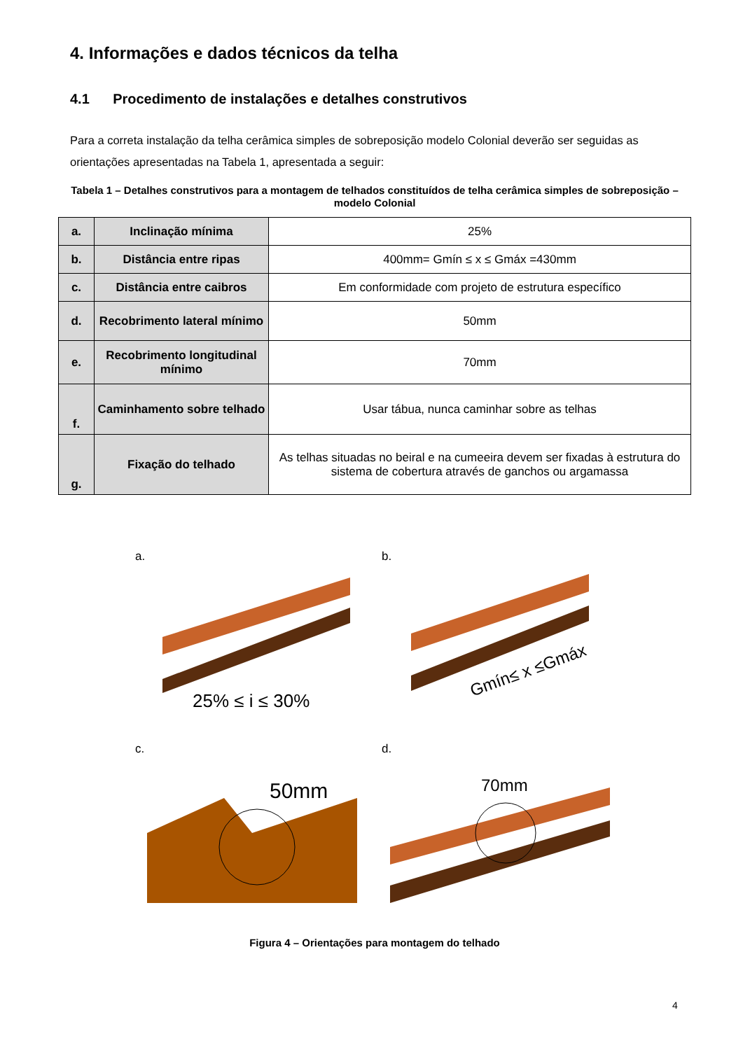4. Informações e dados técnicos da telha
4.1 Procedimento de instalações e detalhes construtivos
Para a correta instalação da telha cerâmica simples de sobreposição modelo Colonial deverão ser seguidas as orientações apresentadas na Tabela 1, apresentada a seguir:
Tabela 1 – Detalhes construtivos para a montagem de telhados constituídos de telha cerâmica simples de sobreposição – modelo Colonial
| a. | Inclinação mínima | 25% |
| b. | Distância entre ripas | 400mm= Gmín ≤ x ≤ Gmáx =430mm |
| c. | Distância entre caibros | Em conformidade com projeto de estrutura específico |
| d. | Recobrimento lateral mínimo | 50mm |
| e. | Recobrimento longitudinal mínimo | 70mm |
| f. | Caminhamento sobre telhado | Usar tábua, nunca caminhar sobre as telhas |
| g. | Fixação do telhado | As telhas situadas no beiral e na cumeeira devem ser fixadas à estrutura do sistema de cobertura através de ganchos ou argamassa |
a. b.
25% ≤ i ≤ 30%
Gmín≤ x ≤Gmáx
c. d.
50mm
70mm
Figura 4 – Orientações para montagem do telhado
4